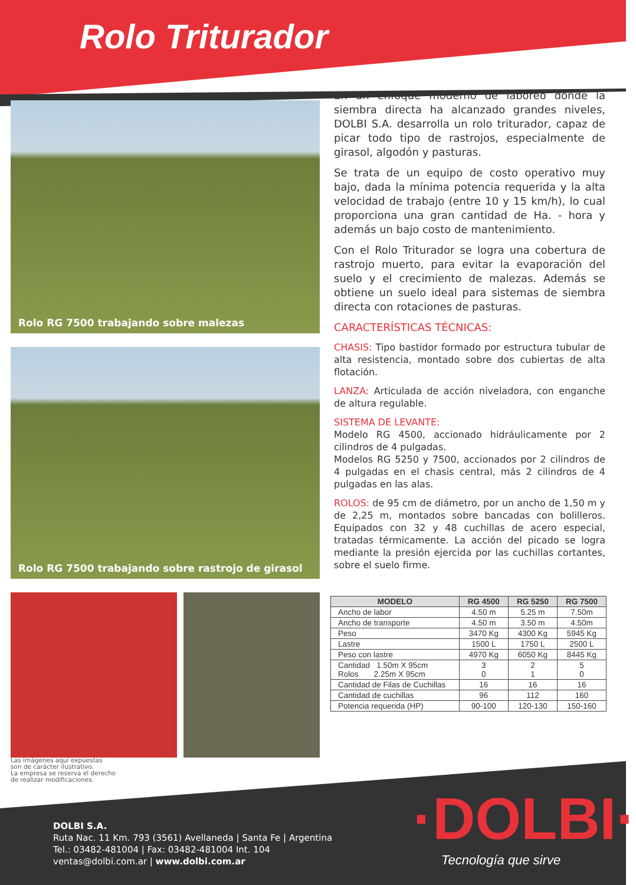Rolo Triturador
Rolo RG 7500 trabajando sobre malezas
Rolo RG 7500 trabajando sobre rastrojo de girasol
En un enfoque moderno de laboreo donde la siembra directa ha alcanzado grandes niveles, DOLBI S.A. desarrolla un rolo triturador, capaz de picar todo tipo de rastrojos, especialmente de girasol, algodón y pasturas.
Se trata de un equipo de costo operativo muy bajo, dada la mínima potencia requerida y la alta velocidad de trabajo (entre 10 y 15 km/h), lo cual proporciona una gran cantidad de Ha. - hora y además un bajo costo de mantenimiento.
Con el Rolo Triturador se logra una cobertura de rastrojo muerto, para evitar la evaporación del suelo y el crecimiento de malezas. Además se obtiene un suelo ideal para sistemas de siembra directa con rotaciones de pasturas.
CARACTERÍSTICAS TÉCNICAS:
CHASIS: Tipo bastidor formado por estructura tubular de alta resistencia, montado sobre dos cubiertas de alta flotación.
LANZA: Articulada de acción niveladora, con enganche de altura regulable.
SISTEMA DE LEVANTE:
Modelo RG 4500, accionado hidráulicamente por 2 cilindros de 4 pulgadas.
Modelos RG 5250 y 7500, accionados por 2 cilindros de 4 pulgadas en el chasis central, más 2 cilindros de 4 pulgadas en las alas.
ROLOS: de 95 cm de diámetro, por un ancho de 1,50 m y de 2,25 m, montados sobre bancadas con bolilleros. Equipados con 32 y 48 cuchillas de acero especial, tratadas térmicamente. La acción del picado se logra mediante la presión ejercida por las cuchillas cortantes, sobre el suelo firme.
| MODELO | RG 4500 | RG 5250 | RG 7500 |
| --- | --- | --- | --- |
| Ancho de labor | 4.50 m | 5.25 m | 7.50m |
| Ancho de transporte | 4.50 m | 3.50 m | 4.50m |
| Peso | 3470 Kg | 4300 Kg | 5945 Kg |
| Lastre | 1500 L | 1750 L | 2500 L |
| Peso con lastre | 4970 Kg | 6050 Kg | 8445 Kg |
| Cantidad 1.50m X 95cm Rolos 2.25m X 95cm | 3 0 | 2 1 | 5 0 |
| Cantidad de Filas de Cuchillas | 16 | 16 | 16 |
| Cantidad de cuchillas | 96 | 112 | 160 |
| Potencia requerida (HP) | 90-100 | 120-130 | 150-160 |
Las imágenes aquí expuestas
son de carácter ilustrativo.
La empresa se reserva el derecho
de realizar modificaciones.
DOLBI S.A.
Ruta Nac. 11 Km. 793 (3561) Avellaneda | Santa Fe | Argentina
Tel.: 03482-481004 | Fax: 03482-481004 Int. 104
ventas@dolbi.com.ar | www.dolbi.com.ar
·DOLBI·
Tecnología que sirve